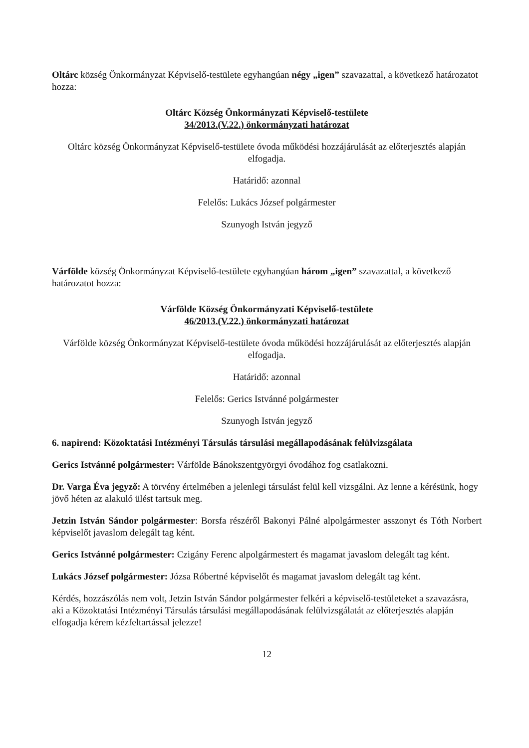Oltárc község Önkormányzat Képviselő-testülete egyhangúan négy „igen” szavazattal, a következő határozatot hozza:
Oltárc Község Önkormányzati Képviselő-testülete
34/2013.(V.22.) önkormányzati határozat
Oltárc község Önkormányzat Képviselő-testülete óvoda működési hozzájárulását az előterjesztés alapján elfogadja.
Határidő: azonnal
Felelős: Lukács József polgármester
Szunyogh István jegyző
Várfölde község Önkormányzat Képviselő-testülete egyhangúan három „igen” szavazattal, a következő határozatot hozza:
Várfölde Község Önkormányzati Képviselő-testülete
46/2013.(V.22.) önkormányzati határozat
Várfölde község Önkormányzat Képviselő-testülete óvoda működési hozzájárulását az előterjesztés alapján elfogadja.
Határidő: azonnal
Felelős: Gerics Istvánné polgármester
Szunyogh István jegyző
6. napirend: Közoktatási Intézményi Társulás társulási megállapodásának felülvizsgálata
Gerics Istvánné polgármester: Várfölde Bánokszentgyörgyi óvodához fog csatlakozni.
Dr. Varga Éva jegyző: A törvény értelmében a jelenlegi társulást felül kell vizsgálni. Az lenne a kérésünk, hogy jövő héten az alakuló ülést tartsuk meg.
Jetzin István Sándor polgármester: Borsfa részéről Bakonyi Pálné alpolgármester asszonyt és Tóth Norbert képviselőt javaslom delegált tag ként.
Gerics Istvánné polgármester: Czigány Ferenc alpolgármestert és magamat javaslom delegált tag ként.
Lukács József polgármester: Józsa Róbertné képviselőt és magamat javaslom delegált tag ként.
Kérdés, hozzászólás nem volt, Jetzin István Sándor polgármester felkéri a képviselő-testületeket a szavazásra, aki a Közoktatási Intézményi Társulás társulási megállapodásának felülvizsgálatát az előterjesztés alapján elfogadja kérem kézfeltartással jelezze!
12